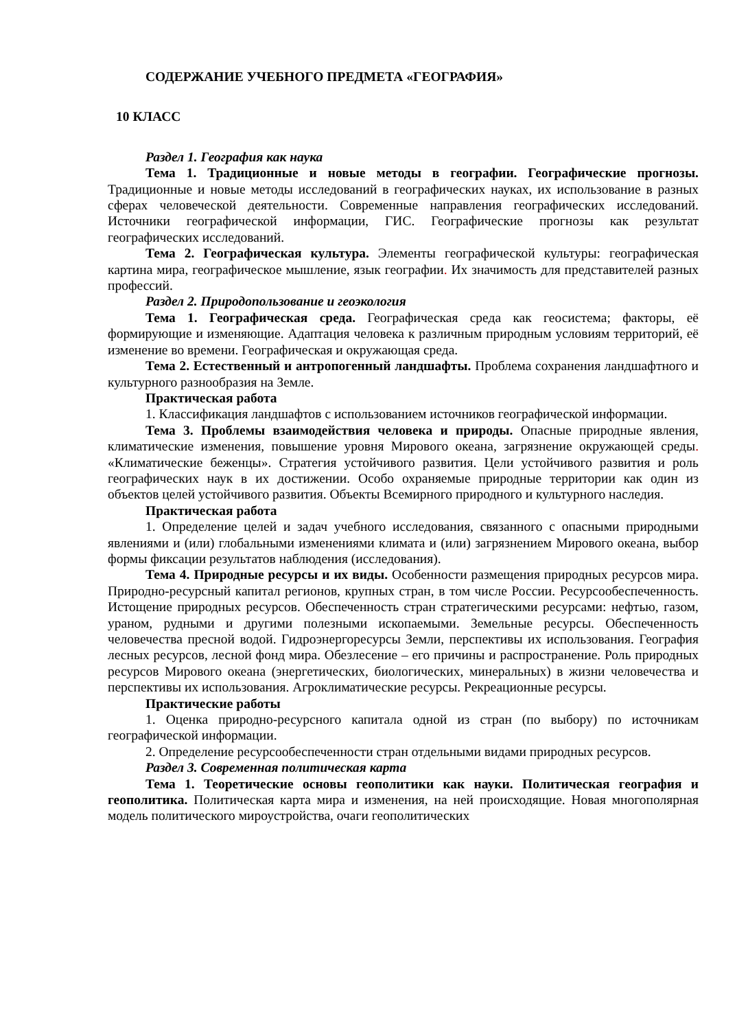СОДЕРЖАНИЕ УЧЕБНОГО ПРЕДМЕТА «ГЕОГРАФИЯ»
10 КЛАСС
Раздел 1. География как наука
Тема 1. Традиционные и новые методы в географии. Географические прогнозы. Традиционные и новые методы исследований в географических науках, их использование в разных сферах человеческой деятельности. Современные направления географических исследований. Источники географической информации, ГИС. Географические прогнозы как результат географических исследований.
Тема 2. Географическая культура. Элементы географической культуры: географическая картина мира, географическое мышление, язык географии. Их значимость для представителей разных профессий.
Раздел 2. Природопользование и геоэкология
Тема 1. Географическая среда. Географическая среда как геосистема; факторы, её формирующие и изменяющие. Адаптация человека к различным природным условиям территорий, её изменение во времени. Географическая и окружающая среда.
Тема 2. Естественный и антропогенный ландшафты. Проблема сохранения ландшафтного и культурного разнообразия на Земле.
Практическая работа
1. Классификация ландшафтов с использованием источников географической информации.
Тема 3. Проблемы взаимодействия человека и природы. Опасные природные явления, климатические изменения, повышение уровня Мирового океана, загрязнение окружающей среды. «Климатические беженцы». Стратегия устойчивого развития. Цели устойчивого развития и роль географических наук в их достижении. Особо охраняемые природные территории как один из объектов целей устойчивого развития. Объекты Всемирного природного и культурного наследия.
Практическая работа
1. Определение целей и задач учебного исследования, связанного с опасными природными явлениями и (или) глобальными изменениями климата и (или) загрязнением Мирового океана, выбор формы фиксации результатов наблюдения (исследования).
Тема 4. Природные ресурсы и их виды. Особенности размещения природных ресурсов мира. Природно-ресурсный капитал регионов, крупных стран, в том числе России. Ресурсообеспеченность. Истощение природных ресурсов. Обеспеченность стран стратегическими ресурсами: нефтью, газом, ураном, рудными и другими полезными ископаемыми. Земельные ресурсы. Обеспеченность человечества пресной водой. Гидроэнергоресурсы Земли, перспективы их использования. География лесных ресурсов, лесной фонд мира. Обезлесение – его причины и распространение. Роль природных ресурсов Мирового океана (энергетических, биологических, минеральных) в жизни человечества и перспективы их использования. Агроклиматические ресурсы. Рекреационные ресурсы.
Практические работы
1. Оценка природно-ресурсного капитала одной из стран (по выбору) по источникам географической информации.
2. Определение ресурсообеспеченности стран отдельными видами природных ресурсов.
Раздел 3. Современная политическая карта
Тема 1. Теоретические основы геополитики как науки. Политическая география и геополитика. Политическая карта мира и изменения, на ней происходящие. Новая многополярная модель политического мироустройства, очаги геополитических